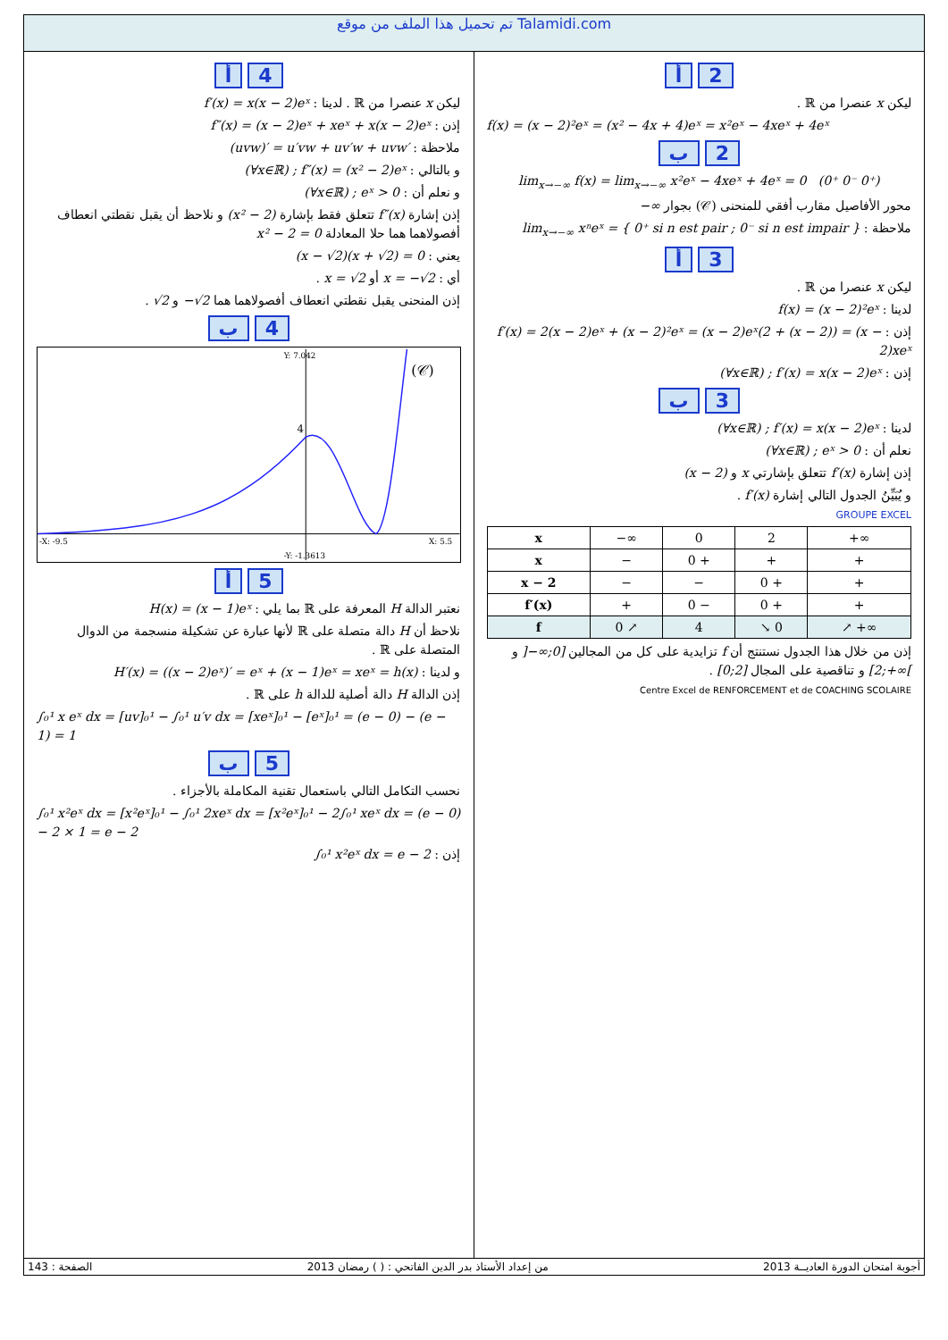تم تحميل هذا الملف من موقع Talamidi.com
2 أ
ليكن x عنصرا من ℝ .
f(x) = (x − 2)²eˣ = (x² − 4x + 4)eˣ = x²eˣ − 4xeˣ + 4eˣ
2 ب
lim<sub>x→−∞</sub> f(x) = lim<sub>x→−∞</sub> x²eˣ − 4xeˣ + 4eˣ = 0 (0⁺ 0⁻ 0⁺)
محور الأفاصيل مقارب أفقي للمنحنى (𝒞) بجوار −∞
ملاحظة : lim<sub>x→−∞</sub> xⁿeˣ = { 0⁺ si n est pair ; 0⁻ si n est impair }
3 أ
ليكن x عنصرا من ℝ .
لدينا : f(x) = (x − 2)²eˣ
إذن : f′(x) = 2(x − 2)eˣ + (x − 2)²eˣ = (x − 2)eˣ(2 + (x − 2)) = (x − 2)xeˣ
إذن : (∀x∈ℝ) ; f′(x) = x(x − 2)eˣ
3 ب
لدينا : (∀x∈ℝ) ; f′(x) = x(x − 2)eˣ
نعلم أن : (∀x∈ℝ) ; eˣ > 0
إذن إشارة f′(x) تتعلق بإشارتي x و (x − 2)
و يُبَيِّنُ الجدول التالي إشارة f′(x) .
GROUPE EXCEL
| x | −∞ | 0 | 2 | +∞ |
| x | − | 0 + | + | + |
| x − 2 | − | − | 0 + | + |
| f′(x) | + | 0 − | 0 + | + |
| f | 0 ↗ | 4 | ↘ 0 | ↗ +∞ |
إذن من خلال هذا الجدول نستنتج أن f تزايدية على كل من المجالين ]−∞;0] و [2;+∞[ و تناقصية على المجال [0;2] .
Centre Excel de RENFORCEMENT et de COACHING SCOLAIRE
4 أ
ليكن x عنصرا من ℝ . لدينا : f′(x) = x(x − 2)eˣ
إذن : f″(x) = (x − 2)eˣ + xeˣ + x(x − 2)eˣ
ملاحظة : (uvw)′ = u′vw + uv′w + uvw′
و بالتالي : (∀x∈ℝ) ; f″(x) = (x² − 2)eˣ
و نعلم أن : (∀x∈ℝ) ; eˣ > 0
إذن إشارة f″(x) تتعلق فقط بإشارة (x² − 2) و نلاحظ أن يقبل نقطتي انعطاف أفصولاهما هما حلا المعادلة x² − 2 = 0
يعني : (x − √2)(x + √2) = 0
أي : x = −√2 أو x = √2 .
إذن المنحنى يقبل نقطتي انعطاف أفصولاهما هما −√2 و √2 .
4 ب
4
(𝒞)
Y: 7.042
-X: -9.5
X: 5.5
-Y: -1.3613
5 أ
نعتبر الدالة H المعرفة على ℝ بما يلي : H(x) = (x − 1)eˣ
نلاحظ أن H دالة متصلة على ℝ لأنها عبارة عن تشكيلة منسجمة من الدوال المتصلة على ℝ .
و لدينا : H′(x) = ((x − 2)eˣ)′ = eˣ + (x − 1)eˣ = xeˣ = h(x)
إذن الدالة H دالة أصلية للدالة h على ℝ .
∫₀¹ x eˣ dx = [uv]₀¹ − ∫₀¹ u′v dx = [xeˣ]₀¹ − [eˣ]₀¹ = (e − 0) − (e − 1) = 1
5 ب
نحسب التكامل التالي باستعمال تقنية المكاملة بالأجزاء .
∫₀¹ x²eˣ dx = [x²eˣ]₀¹ − ∫₀¹ 2xeˣ dx = [x²eˣ]₀¹ − 2∫₀¹ xeˣ dx = (e − 0) − 2 × 1 = e − 2
إذن : ∫₀¹ x²eˣ dx = e − 2
أجوبة امتحان الدورة العاديــة 2013 من إعداد الأستاذ بدر الدين الفاتحي : ( ) رمضان 2013 الصفحة : 143